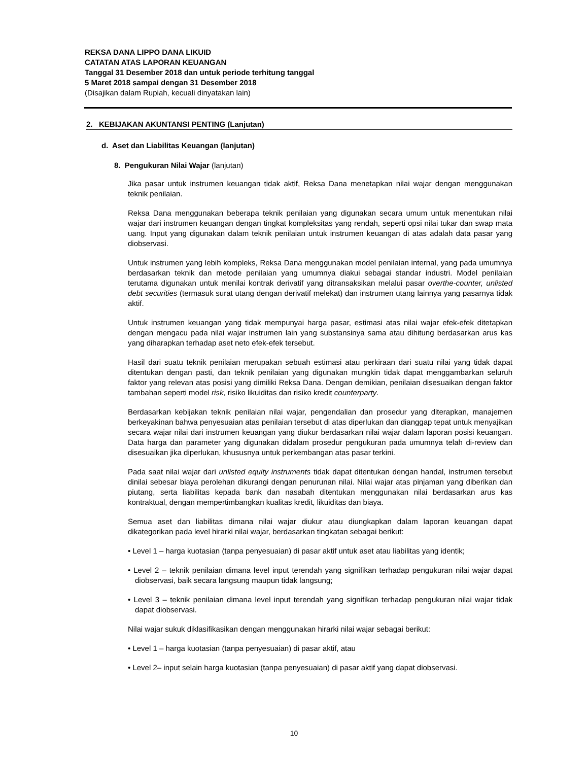REKSA DANA LIPPO DANA LIKUID
CATATAN ATAS LAPORAN KEUANGAN
Tanggal 31 Desember 2018 dan untuk periode terhitung tanggal
5 Maret 2018 sampai dengan 31 Desember 2018
(Disajikan dalam Rupiah, kecuali dinyatakan lain)
2. KEBIJAKAN AKUNTANSI PENTING (Lanjutan)
d. Aset dan Liabilitas Keuangan (lanjutan)
8. Pengukuran Nilai Wajar (lanjutan)
Jika pasar untuk instrumen keuangan tidak aktif, Reksa Dana menetapkan nilai wajar dengan menggunakan teknik penilaian.
Reksa Dana menggunakan beberapa teknik penilaian yang digunakan secara umum untuk menentukan nilai wajar dari instrumen keuangan dengan tingkat kompleksitas yang rendah, seperti opsi nilai tukar dan swap mata uang. Input yang digunakan dalam teknik penilaian untuk instrumen keuangan di atas adalah data pasar yang diobservasi.
Untuk instrumen yang lebih kompleks, Reksa Dana menggunakan model penilaian internal, yang pada umumnya berdasarkan teknik dan metode penilaian yang umumnya diakui sebagai standar industri. Model penilaian terutama digunakan untuk menilai kontrak derivatif yang ditransaksikan melalui pasar overthe-counter, unlisted debt securities (termasuk surat utang dengan derivatif melekat) dan instrumen utang lainnya yang pasarnya tidak aktif.
Untuk instrumen keuangan yang tidak mempunyai harga pasar, estimasi atas nilai wajar efek-efek ditetapkan dengan mengacu pada nilai wajar instrumen lain yang substansinya sama atau dihitung berdasarkan arus kas yang diharapkan terhadap aset neto efek-efek tersebut.
Hasil dari suatu teknik penilaian merupakan sebuah estimasi atau perkiraan dari suatu nilai yang tidak dapat ditentukan dengan pasti, dan teknik penilaian yang digunakan mungkin tidak dapat menggambarkan seluruh faktor yang relevan atas posisi yang dimiliki Reksa Dana. Dengan demikian, penilaian disesuaikan dengan faktor tambahan seperti model risk, risiko likuiditas dan risiko kredit counterparty.
Berdasarkan kebijakan teknik penilaian nilai wajar, pengendalian dan prosedur yang diterapkan, manajemen berkeyakinan bahwa penyesuaian atas penilaian tersebut di atas diperlukan dan dianggap tepat untuk menyajikan secara wajar nilai dari instrumen keuangan yang diukur berdasarkan nilai wajar dalam laporan posisi keuangan. Data harga dan parameter yang digunakan didalam prosedur pengukuran pada umumnya telah di-review dan disesuaikan jika diperlukan, khususnya untuk perkembangan atas pasar terkini.
Pada saat nilai wajar dari unlisted equity instruments tidak dapat ditentukan dengan handal, instrumen tersebut dinilai sebesar biaya perolehan dikurangi dengan penurunan nilai. Nilai wajar atas pinjaman yang diberikan dan piutang, serta liabilitas kepada bank dan nasabah ditentukan menggunakan nilai berdasarkan arus kas kontraktual, dengan mempertimbangkan kualitas kredit, likuiditas dan biaya.
Semua aset dan liabilitas dimana nilai wajar diukur atau diungkapkan dalam laporan keuangan dapat dikategorikan pada level hirarki nilai wajar, berdasarkan tingkatan sebagai berikut:
• Level 1 – harga kuotasian (tanpa penyesuaian) di pasar aktif untuk aset atau liabilitas yang identik;
• Level 2 – teknik penilaian dimana level input terendah yang signifikan terhadap pengukuran nilai wajar dapat diobservasi, baik secara langsung maupun tidak langsung;
• Level 3 – teknik penilaian dimana level input terendah yang signifikan terhadap pengukuran nilai wajar tidak dapat diobservasi.
Nilai wajar sukuk diklasifikasikan dengan menggunakan hirarki nilai wajar sebagai berikut:
• Level 1 – harga kuotasian (tanpa penyesuaian) di pasar aktif, atau
• Level 2– input selain harga kuotasian (tanpa penyesuaian) di pasar aktif yang dapat diobservasi.
10